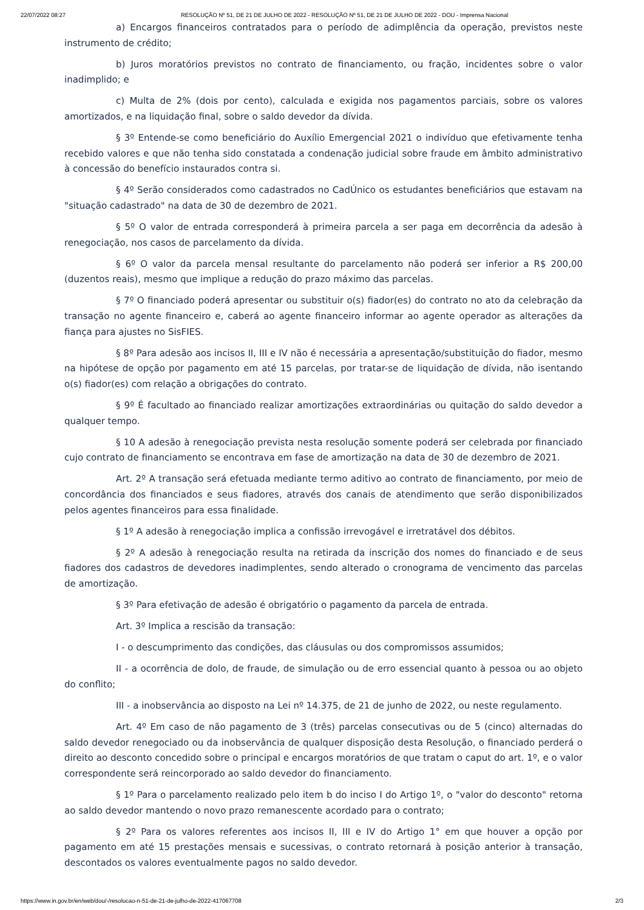22/07/2022 08:27 RESOLUÇÃO Nº 51, DE 21 DE JULHO DE 2022 - RESOLUÇÃO Nº 51, DE 21 DE JULHO DE 2022 - DOU - Imprensa Nacional
a) Encargos financeiros contratados para o período de adimplência da operação, previstos neste instrumento de crédito;
b) Juros moratórios previstos no contrato de financiamento, ou fração, incidentes sobre o valor inadimplido; e
c) Multa de 2% (dois por cento), calculada e exigida nos pagamentos parciais, sobre os valores amortizados, e na liquidação final, sobre o saldo devedor da dívida.
§ 3º Entende-se como beneficiário do Auxílio Emergencial 2021 o indivíduo que efetivamente tenha recebido valores e que não tenha sido constatada a condenação judicial sobre fraude em âmbito administrativo à concessão do benefício instaurados contra si.
§ 4º Serão considerados como cadastrados no CadÚnico os estudantes beneficiários que estavam na "situação cadastrado" na data de 30 de dezembro de 2021.
§ 5º O valor de entrada corresponderá à primeira parcela a ser paga em decorrência da adesão à renegociação, nos casos de parcelamento da dívida.
§ 6º O valor da parcela mensal resultante do parcelamento não poderá ser inferior a R$ 200,00 (duzentos reais), mesmo que implique a redução do prazo máximo das parcelas.
§ 7º O financiado poderá apresentar ou substituir o(s) fiador(es) do contrato no ato da celebração da transação no agente financeiro e, caberá ao agente financeiro informar ao agente operador as alterações da fiança para ajustes no SisFIES.
§ 8º Para adesão aos incisos II, III e IV não é necessária a apresentação/substituição do fiador, mesmo na hipótese de opção por pagamento em até 15 parcelas, por tratar-se de liquidação de dívida, não isentando o(s) fiador(es) com relação a obrigações do contrato.
§ 9º É facultado ao financiado realizar amortizações extraordinárias ou quitação do saldo devedor a qualquer tempo.
§ 10 A adesão à renegociação prevista nesta resolução somente poderá ser celebrada por financiado cujo contrato de financiamento se encontrava em fase de amortização na data de 30 de dezembro de 2021.
Art. 2º A transação será efetuada mediante termo aditivo ao contrato de financiamento, por meio de concordância dos financiados e seus fiadores, através dos canais de atendimento que serão disponibilizados pelos agentes financeiros para essa finalidade.
§ 1º A adesão à renegociação implica a confissão irrevogável e irretratável dos débitos.
§ 2º A adesão à renegociação resulta na retirada da inscrição dos nomes do financiado e de seus fiadores dos cadastros de devedores inadimplentes, sendo alterado o cronograma de vencimento das parcelas de amortização.
§ 3º Para efetivação de adesão é obrigatório o pagamento da parcela de entrada.
Art. 3º Implica a rescisão da transação:
I - o descumprimento das condições, das cláusulas ou dos compromissos assumidos;
II - a ocorrência de dolo, de fraude, de simulação ou de erro essencial quanto à pessoa ou ao objeto do conflito;
III - a inobservância ao disposto na Lei nº 14.375, de 21 de junho de 2022, ou neste regulamento.
Art. 4º Em caso de não pagamento de 3 (três) parcelas consecutivas ou de 5 (cinco) alternadas do saldo devedor renegociado ou da inobservância de qualquer disposição desta Resolução, o financiado perderá o direito ao desconto concedido sobre o principal e encargos moratórios de que tratam o caput do art. 1º, e o valor correspondente será reincorporado ao saldo devedor do financiamento.
§ 1º Para o parcelamento realizado pelo item b do inciso I do Artigo 1º, o "valor do desconto" retorna ao saldo devedor mantendo o novo prazo remanescente acordado para o contrato;
§ 2º Para os valores referentes aos incisos II, III e IV do Artigo 1° em que houver a opção por pagamento em até 15 prestações mensais e sucessivas, o contrato retornará à posição anterior à transação, descontados os valores eventualmente pagos no saldo devedor.
https://www.in.gov.br/en/web/dou/-/resolucao-n-51-de-21-de-julho-de-2022-417067708 2/3